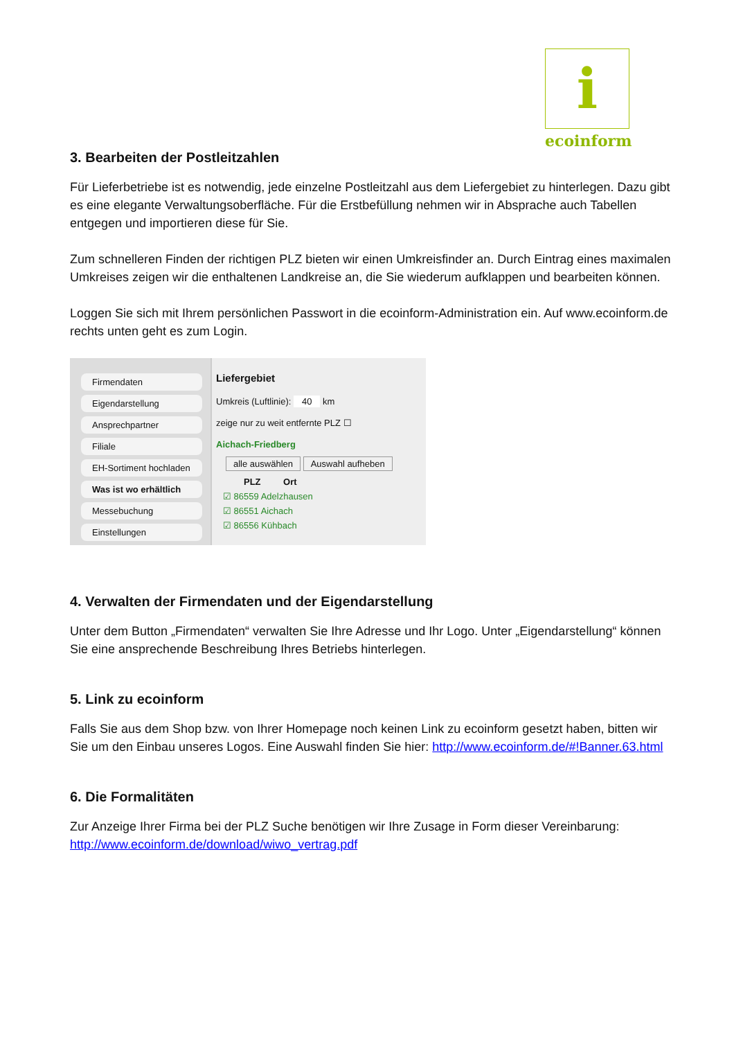i
ecoinform
3. Bearbeiten der Postleitzahlen
Für Lieferbetriebe ist es notwendig, jede einzelne Postleitzahl aus dem Liefergebiet zu hinterlegen. Dazu gibt es eine elegante Verwaltungsoberfläche. Für die Erstbefüllung nehmen wir in Absprache auch Tabellen entgegen und importieren diese für Sie.
Zum schnelleren Finden der richtigen PLZ bieten wir einen Umkreisfinder an. Durch Eintrag eines maximalen Umkreises zeigen wir die enthaltenen Landkreise an, die Sie wiederum aufklappen und bearbeiten können.
Loggen Sie sich mit Ihrem persönlichen Passwort in die ecoinform-Administration ein. Auf www.ecoinform.de rechts unten geht es zum Login.
Firmendaten
Eigendarstellung
Ansprechpartner
Filiale
EH-Sortiment hochladen
Was ist wo erhältlich
Messebuchung
Einstellungen
Liefergebiet
Umkreis (Luftlinie): 40 km
zeige nur zu weit entfernte PLZ ☐
Aichach-Friedberg
alle auswählen Auswahl aufheben
PLZ Ort
☑ 86559 Adelzhausen
☑ 86551 Aichach
☑ 86556 Kühbach
4. Verwalten der Firmendaten und der Eigendarstellung
Unter dem Button „Firmendaten“ verwalten Sie Ihre Adresse und Ihr Logo. Unter „Eigendarstellung“ können Sie eine ansprechende Beschreibung Ihres Betriebs hinterlegen.
5. Link zu ecoinform
Falls Sie aus dem Shop bzw. von Ihrer Homepage noch keinen Link zu ecoinform gesetzt haben, bitten wir Sie um den Einbau unseres Logos. Eine Auswahl finden Sie hier: http://www.ecoinform.de/#!Banner.63.html
6. Die Formalitäten
Zur Anzeige Ihrer Firma bei der PLZ Suche benötigen wir Ihre Zusage in Form dieser Vereinbarung: http://www.ecoinform.de/download/wiwo_vertrag.pdf